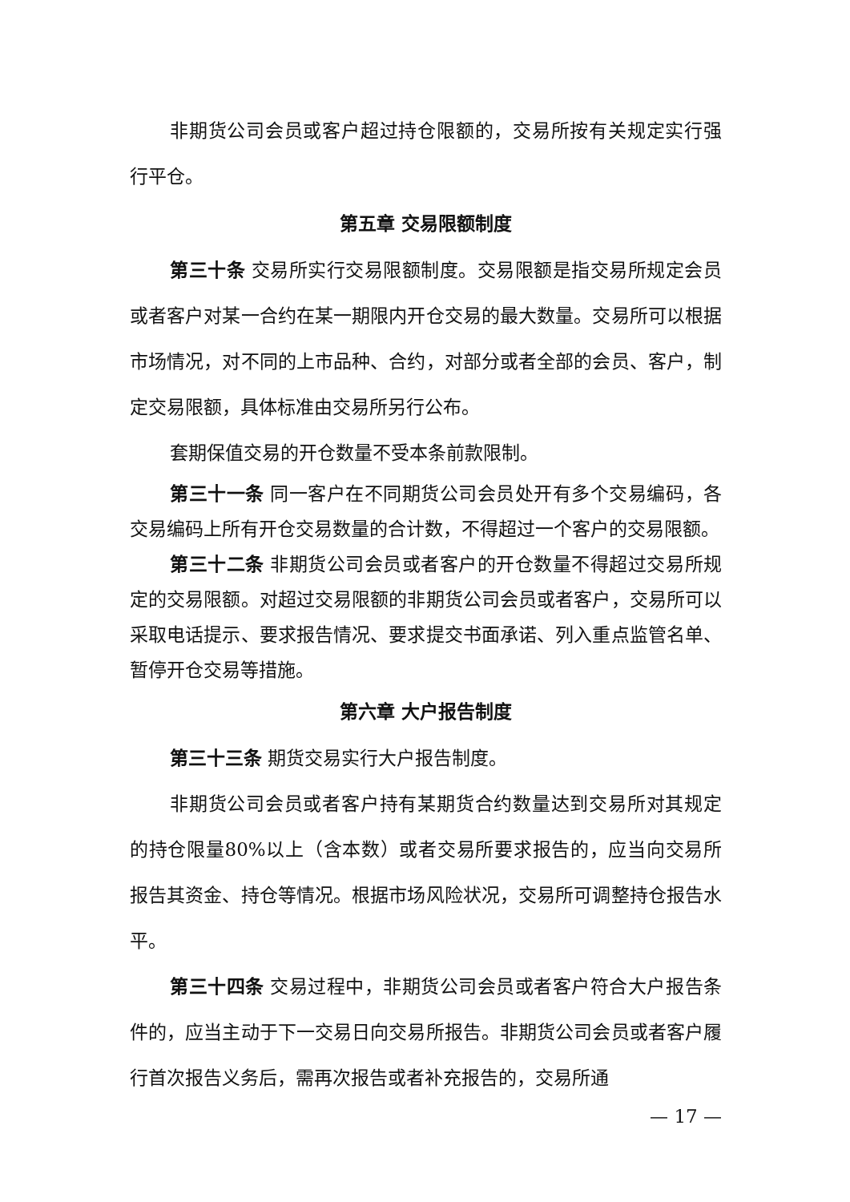非期货公司会员或客户超过持仓限额的，交易所按有关规定实行强行平仓。
第五章 交易限额制度
第三十条 交易所实行交易限额制度。交易限额是指交易所规定会员或者客户对某一合约在某一期限内开仓交易的最大数量。交易所可以根据市场情况，对不同的上市品种、合约，对部分或者全部的会员、客户，制定交易限额，具体标准由交易所另行公布。
套期保值交易的开仓数量不受本条前款限制。
第三十一条 同一客户在不同期货公司会员处开有多个交易编码，各交易编码上所有开仓交易数量的合计数，不得超过一个客户的交易限额。
第三十二条 非期货公司会员或者客户的开仓数量不得超过交易所规定的交易限额。对超过交易限额的非期货公司会员或者客户，交易所可以采取电话提示、要求报告情况、要求提交书面承诺、列入重点监管名单、暂停开仓交易等措施。
第六章 大户报告制度
第三十三条 期货交易实行大户报告制度。
非期货公司会员或者客户持有某期货合约数量达到交易所对其规定的持仓限量80%以上（含本数）或者交易所要求报告的，应当向交易所报告其资金、持仓等情况。根据市场风险状况，交易所可调整持仓报告水平。
第三十四条 交易过程中，非期货公司会员或者客户符合大户报告条件的，应当主动于下一交易日向交易所报告。非期货公司会员或者客户履行首次报告义务后，需再次报告或者补充报告的，交易所通
— 17 —